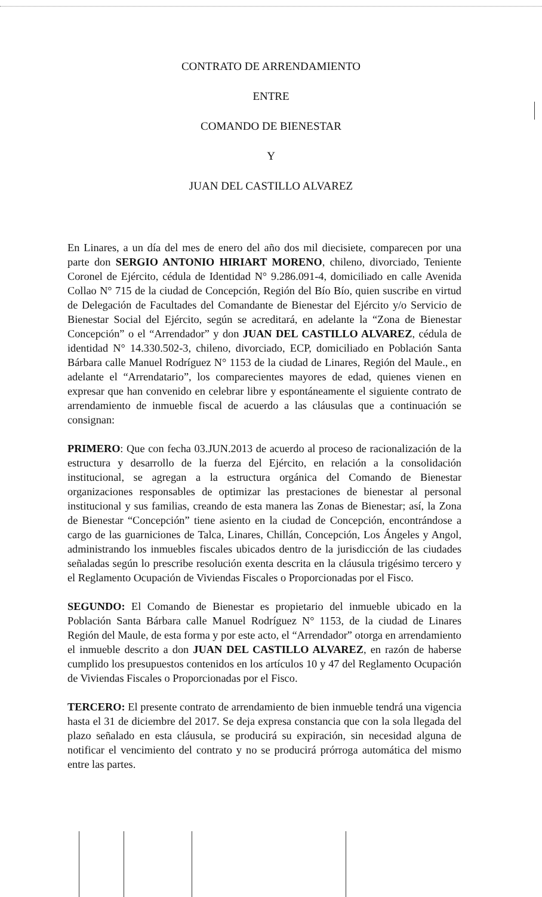CONTRATO DE ARRENDAMIENTO
ENTRE
COMANDO DE BIENESTAR
Y
JUAN DEL CASTILLO ALVAREZ
En Linares, a un día del mes de enero del año dos mil diecisiete, comparecen por una parte don SERGIO ANTONIO HIRIART MORENO, chileno, divorciado, Teniente Coronel de Ejército, cédula de Identidad N° 9.286.091-4, domiciliado en calle Avenida Collao N° 715 de la ciudad de Concepción, Región del Bío Bío, quien suscribe en virtud de Delegación de Facultades del Comandante de Bienestar del Ejército y/o Servicio de Bienestar Social del Ejército, según se acreditará, en adelante la “Zona de Bienestar Concepción” o el “Arrendador” y don JUAN DEL CASTILLO ALVAREZ, cédula de identidad N° 14.330.502-3, chileno, divorciado, ECP, domiciliado en Población Santa Bárbara calle Manuel Rodríguez N° 1153 de la ciudad de Linares, Región del Maule., en adelante el “Arrendatario”, los comparecientes mayores de edad, quienes vienen en expresar que han convenido en celebrar libre y espontáneamente el siguiente contrato de arrendamiento de inmueble fiscal de acuerdo a las cláusulas que a continuación se consignan:
PRIMERO: Que con fecha 03.JUN.2013 de acuerdo al proceso de racionalización de la estructura y desarrollo de la fuerza del Ejército, en relación a la consolidación institucional, se agregan a la estructura orgánica del Comando de Bienestar organizaciones responsables de optimizar las prestaciones de bienestar al personal institucional y sus familias, creando de esta manera las Zonas de Bienestar; así, la Zona de Bienestar “Concepción” tiene asiento en la ciudad de Concepción, encontrándose a cargo de las guarniciones de Talca, Linares, Chillán, Concepción, Los Ángeles y Angol, administrando los inmuebles fiscales ubicados dentro de la jurisdicción de las ciudades señaladas según lo prescribe resolución exenta descrita en la cláusula trigésimo tercero y el Reglamento Ocupación de Viviendas Fiscales o Proporcionadas por el Fisco.
SEGUNDO: El Comando de Bienestar es propietario del inmueble ubicado en la Población Santa Bárbara calle Manuel Rodríguez N° 1153, de la ciudad de Linares Región del Maule, de esta forma y por este acto, el “Arrendador” otorga en arrendamiento el inmueble descrito a don JUAN DEL CASTILLO ALVAREZ, en razón de haberse cumplido los presupuestos contenidos en los artículos 10 y 47 del Reglamento Ocupación de Viviendas Fiscales o Proporcionadas por el Fisco.
TERCERO: El presente contrato de arrendamiento de bien inmueble tendrá una vigencia hasta el 31 de diciembre del 2017. Se deja expresa constancia que con la sola llegada del plazo señalado en esta cláusula, se producirá su expiración, sin necesidad alguna de notificar el vencimiento del contrato y no se producirá prórroga automática del mismo entre las partes.